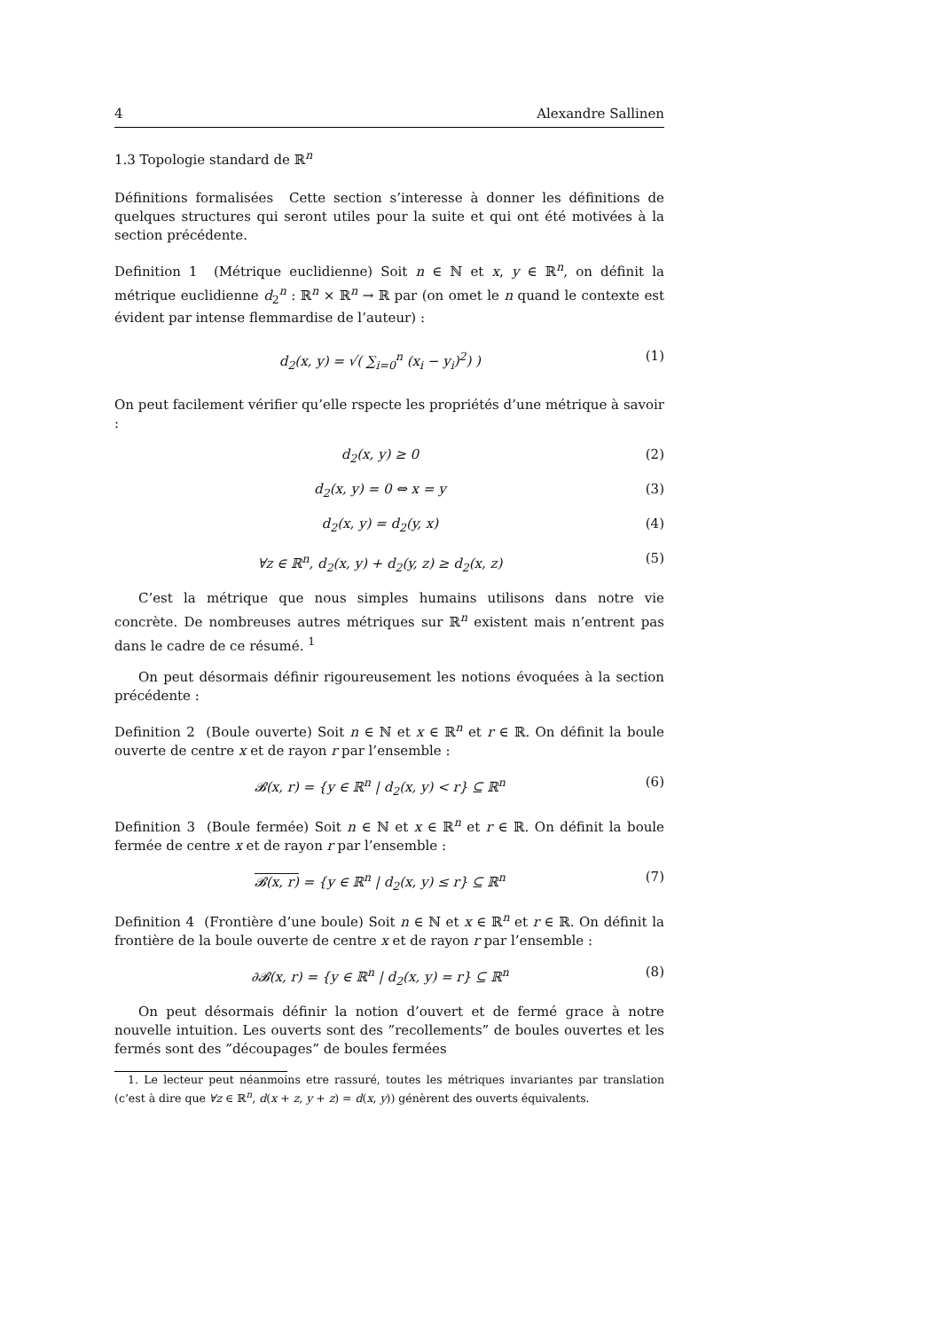4 Alexandre Sallinen
1.3 Topologie standard de ℝ<sup>n</sup>
Définitions formalisées Cette section s’interesse à donner les définitions de quelques structures qui seront utiles pour la suite et qui ont été motivées à la section précédente.
Definition 1 (Métrique euclidienne) Soit n ∈ ℕ et x, y ∈ ℝ<sup>n</sup>, on définit la métrique euclidienne d<sub>2</sub><sup>n</sup> : ℝ<sup>n</sup> × ℝ<sup>n</sup> → ℝ par (on omet le n quand le contexte est évident par intense flemmardise de l’auteur) :
d<sub>2</sub>(x, y) = √( ∑<sub>i=0</sub><sup>n</sup> (x<sub>i</sub> − y<sub>i</sub>)<sup>2</sup>) ) (1)
On peut facilement vérifier qu’elle rspecte les propriétés d’une métrique à savoir :
d<sub>2</sub>(x, y) ≥ 0 (2)
d<sub>2</sub>(x, y) = 0 ⇔ x = y (3)
d<sub>2</sub>(x, y) = d<sub>2</sub>(y, x) (4)
∀z ∈ ℝ<sup>n</sup>, d<sub>2</sub>(x, y) + d<sub>2</sub>(y, z) ≥ d<sub>2</sub>(x, z) (5)
C’est la métrique que nous simples humains utilisons dans notre vie concrète. De nombreuses autres métriques sur ℝ<sup>n</sup> existent mais n’entrent pas dans le cadre de ce résumé. <sup>1</sup>
On peut désormais définir rigoureusement les notions évoquées à la section précédente :
Definition 2 (Boule ouverte) Soit n ∈ ℕ et x ∈ ℝ<sup>n</sup> et r ∈ ℝ. On définit la boule ouverte de centre x et de rayon r par l’ensemble :
𝓑(x, r) = {y ∈ ℝ<sup>n</sup> | d<sub>2</sub>(x, y) < r} ⊆ ℝ<sup>n</sup> (6)
Definition 3 (Boule fermée) Soit n ∈ ℕ et x ∈ ℝ<sup>n</sup> et r ∈ ℝ. On définit la boule fermée de centre x et de rayon r par l’ensemble :
𝓑(x, r) = {y ∈ ℝ<sup>n</sup> | d<sub>2</sub>(x, y) ≤ r} ⊆ ℝ<sup>n</sup> (7)
Definition 4 (Frontière d’une boule) Soit n ∈ ℕ et x ∈ ℝ<sup>n</sup> et r ∈ ℝ. On définit la frontière de la boule ouverte de centre x et de rayon r par l’ensemble :
∂𝓑(x, r) = {y ∈ ℝ<sup>n</sup> | d<sub>2</sub>(x, y) = r} ⊆ ℝ<sup>n</sup> (8)
On peut désormais définir la notion d’ouvert et de fermé grace à notre nouvelle intuition. Les ouverts sont des ”recollements” de boules ouvertes et les fermés sont des ”découpages” de boules fermées
1. Le lecteur peut néanmoins etre rassuré, toutes les métriques invariantes par translation (c’est à dire que ∀z ∈ ℝ<sup>n</sup>, d(x + z, y + z) = d(x, y)) génèrent des ouverts équivalents.